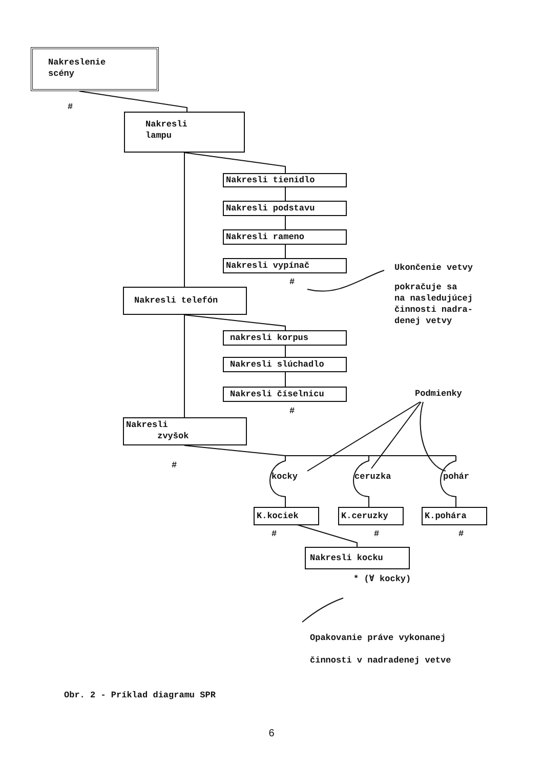Nakreslenie
scény
#
Nakresli
lampu
Nakresli tienidlo
Nakresli podstavu
Nakresli rameno
Nakresli vypínač
#
Ukončenie vetvy
pokračuje sa
na nasledujúcej
činnosti nadra-
denej vetvy
Nakresli telefón
nakresli korpus
Nakresli slúchadlo
Nakresli číselnicu
#
Podmienky
Nakresli
zvyšok
#
kocky ceruzka pohár
K.kociek K.ceruzky K.pohára
# # #
Nakresli kocku
* (∀ kocky)
Opakovanie práve vykonanej
činnosti v nadradenej vetve
Obr. 2 - Príklad diagramu SPR
6